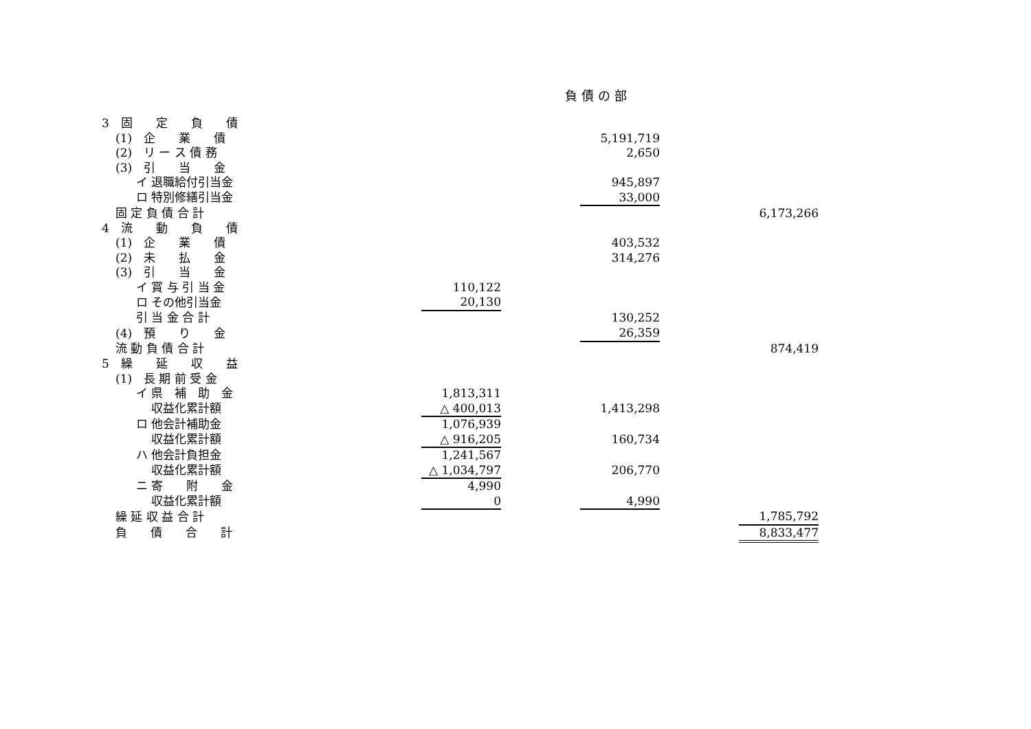負債の部
| 3 固 定 負 債 | | | | | | |
| (1) 企 業 債 | | | | 5,191,719 | | |
| (2) リ ー ス 債 務 | | | | 2,650 | | |
| (3) 引 当 金 | | | | | | |
| イ 退職給付引当金 | | | | 945,897 | | |
| ロ 特別修繕引当金 | | | | 33,000 | | |
| 固 定 負 債 合 計 | | | | | | 6,173,266 |
| 4 流 動 負 債 | | | | | | |
| (1) 企 業 債 | | | | 403,532 | | |
| (2) 未 払 金 | | | | 314,276 | | |
| (3) 引 当 金 | | | | | | |
| イ 賞 与 引 当 金 | | 110,122 | | | | |
| ロ その他引当金 | | 20,130 | | | | |
| 引 当 金 合 計 | | | | 130,252 | | |
| (4) 預 り 金 | | | | 26,359 | | |
| 流 動 負 債 合 計 | | | | | | 874,419 |
| 5 繰 延 収 益 | | | | | | |
| (1) 長 期 前 受 金 | | | | | | |
| イ 県 補 助 金 | | 1,813,311 | | | | |
| 収益化累計額 | | △ 400,013 | | 1,413,298 | | |
| ロ 他会計補助金 | | 1,076,939 | | | | |
| 収益化累計額 | | △ 916,205 | | 160,734 | | |
| ハ 他会計負担金 | | 1,241,567 | | | | |
| 収益化累計額 | | △ 1,034,797 | | 206,770 | | |
| ニ 寄 附 金 | | 4,990 | | | | |
| 収益化累計額 | | 0 | | 4,990 | | |
| 繰 延 収 益 合 計 | | | | | | 1,785,792 |
| 負 債 合 計 | | | | | | 8,833,477 |